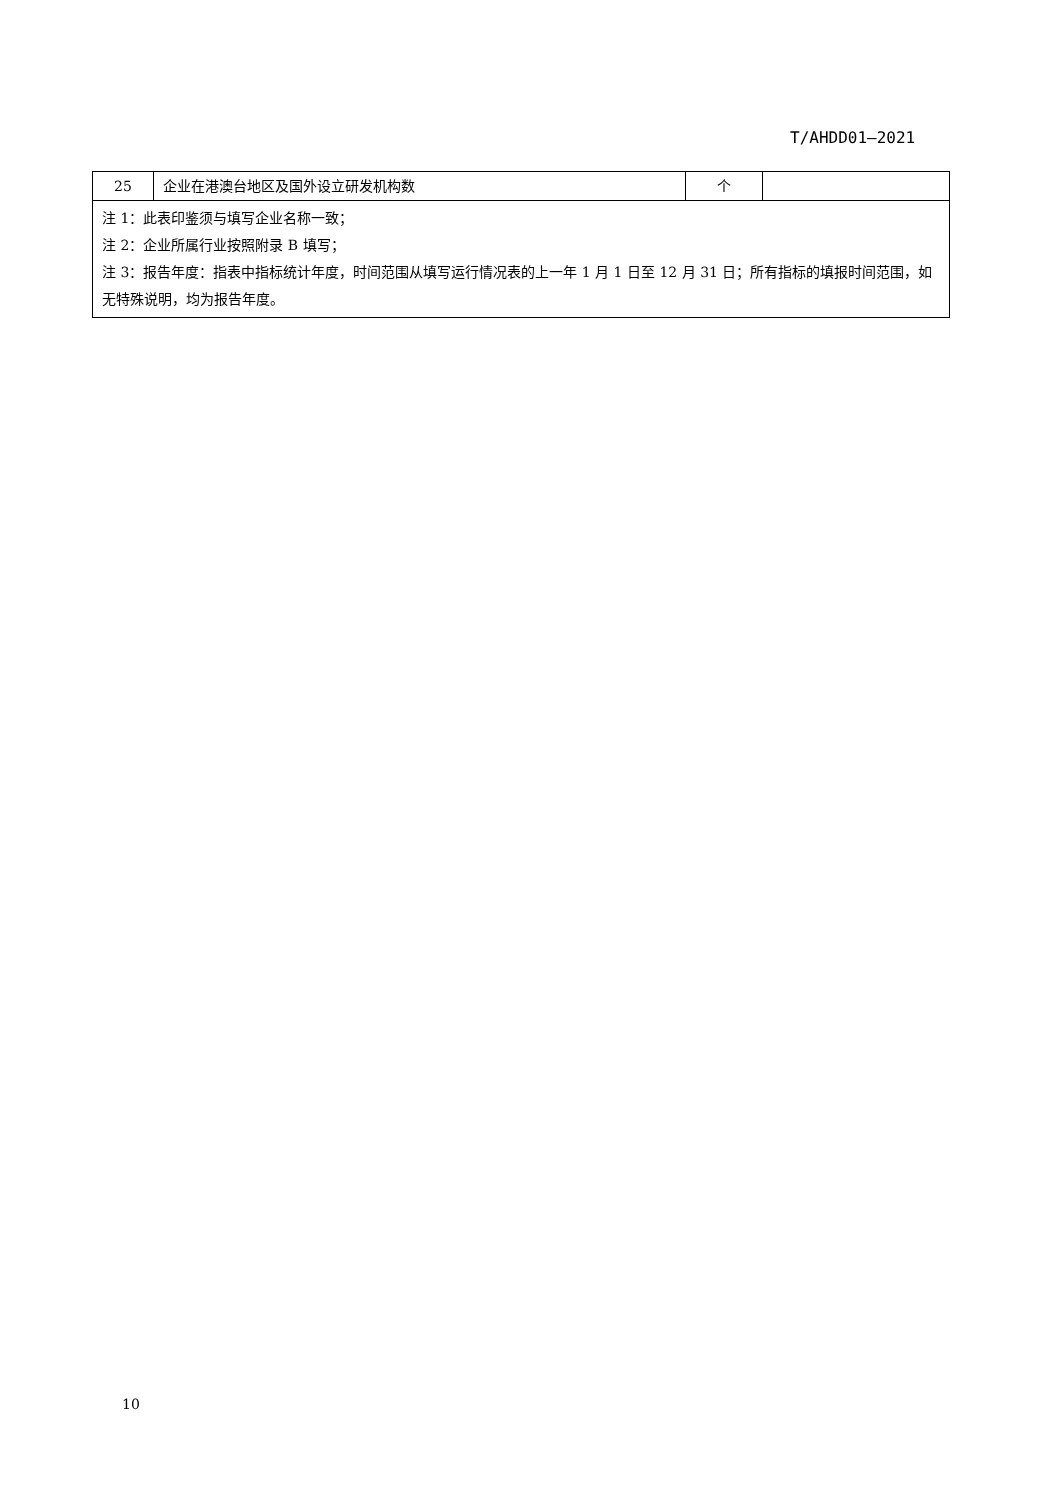T/AHDD01—2021
| 25 | 企业在港澳台地区及国外设立研发机构数 | 个 | |
| 注 1：此表印鉴须与填写企业名称一致； 注 2：企业所属行业按照附录 B 填写； 注 3：报告年度：指表中指标统计年度，时间范围从填写运行情况表的上一年 1 月 1 日至 12 月 31 日；所有指标的填报时间范围，如无特殊说明，均为报告年度。 | | | |
10